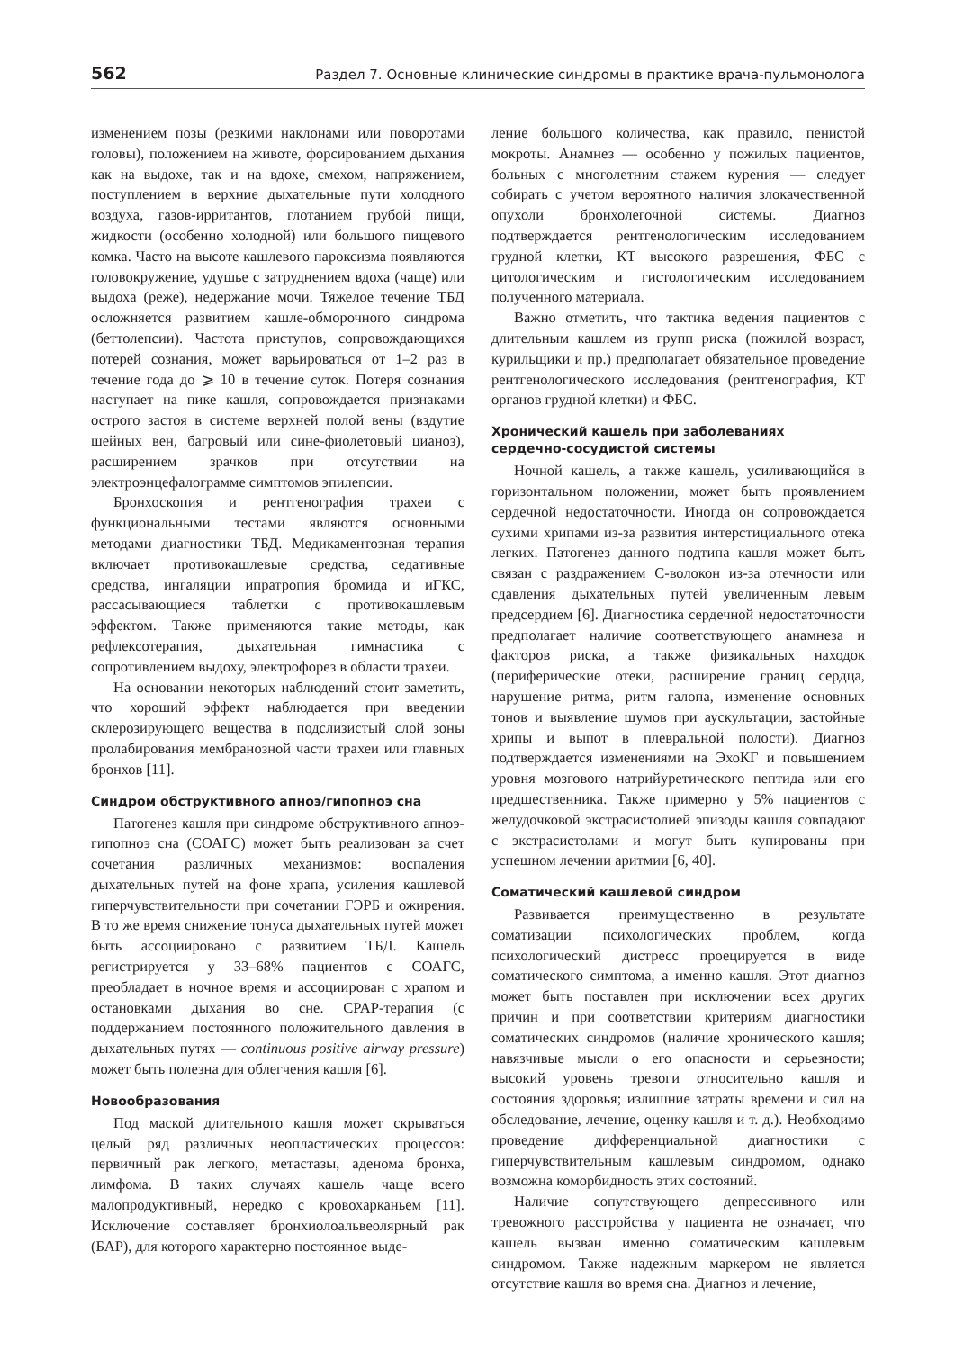562 Раздел 7. Основные клинические синдромы в практике врача-пульмонолога
изменением позы (резкими наклонами или поворотами головы), положением на животе, форсированием дыхания как на выдохе, так и на вдохе, смехом, напряжением, поступлением в верхние дыхательные пути холодного воздуха, газов-ирритантов, глотанием грубой пищи, жидкости (особенно холодной) или большого пищевого комка. Часто на высоте кашлевого пароксизма появляются головокружение, удушье с затруднением вдоха (чаще) или выдоха (реже), недержание мочи. Тяжелое течение ТБД осложняется развитием кашле-обморочного синдрома (беттолепсии). Частота приступов, сопровождающихся потерей сознания, может варьироваться от 1–2 раз в течение года до ⩾ 10 в течение суток. Потеря сознания наступает на пике кашля, сопровождается признаками острого застоя в системе верхней полой вены (вздутие шейных вен, багровый или сине-фиолетовый цианоз), расширением зрачков при отсутствии на электроэнцефалограмме симптомов эпилепсии.
Бронхоскопия и рентгенография трахеи с функциональными тестами являются основными методами диагностики ТБД. Медикаментозная терапия включает противокашлевые средства, седативные средства, ингаляции ипратропия бромида и иГКС, рассасывающиеся таблетки с противокашлевым эффектом. Также применяются такие методы, как рефлексотерапия, дыхательная гимнастика с сопротивлением выдоху, электрофорез в области трахеи.
На основании некоторых наблюдений стоит заметить, что хороший эффект наблюдается при введении склерозирующего вещества в подслизистый слой зоны пролабирования мембранозной части трахеи или главных бронхов [11].
Синдром обструктивного апноэ/гипопноэ сна
Патогенез кашля при синдроме обструктивного апноэ-гипопноэ сна (СОАГС) может быть реализован за счет сочетания различных механизмов: воспаления дыхательных путей на фоне храпа, усиления кашлевой гиперчувствительности при сочетании ГЭРБ и ожирения. В то же время снижение тонуса дыхательных путей может быть ассоциировано с развитием ТБД. Кашель регистрируется у 33–68% пациентов с СОАГС, преобладает в ночное время и ассоциирован с храпом и остановками дыхания во сне. CPAP-терапия (с поддержанием постоянного положительного давления в дыхательных путях — continuous positive airway pressure) может быть полезна для облегчения кашля [6].
Новообразования
Под маской длительного кашля может скрываться целый ряд различных неопластических процессов: первичный рак легкого, метастазы, аденома бронха, лимфома. В таких случаях кашель чаще всего малопродуктивный, нередко с кровохарканьем [11]. Исключение составляет бронхиолоальвеолярный рак (БАР), для которого характерно постоянное выде-
ление большого количества, как правило, пенистой мокроты. Анамнез — особенно у пожилых пациентов, больных с многолетним стажем курения — следует собирать с учетом вероятного наличия злокачественной опухоли бронхолегочной системы. Диагноз подтверждается рентгенологическим исследованием грудной клетки, КТ высокого разрешения, ФБС с цитологическим и гистологическим исследованием полученного материала.
Важно отметить, что тактика ведения пациентов с длительным кашлем из групп риска (пожилой возраст, курильщики и пр.) предполагает обязательное проведение рентгенологического исследования (рентгенография, КТ органов грудной клетки) и ФБС.
Хронический кашель при заболеваниях
сердечно-сосудистой системы
Ночной кашель, а также кашель, усиливающийся в горизонтальном положении, может быть проявлением сердечной недостаточности. Иногда он сопровождается сухими хрипами из-за развития интерстициального отека легких. Патогенез данного подтипа кашля может быть связан с раздражением С-волокон из-за отечности или сдавления дыхательных путей увеличенным левым предсердием [6]. Диагностика сердечной недостаточности предполагает наличие соответствующего анамнеза и факторов риска, а также физикальных находок (периферические отеки, расширение границ сердца, нарушение ритма, ритм галопа, изменение основных тонов и выявление шумов при аускультации, застойные хрипы и выпот в плевральной полости). Диагноз подтверждается изменениями на ЭхоКГ и повышением уровня мозгового натрийуретического пептида или его предшественника. Также примерно у 5% пациентов с желудочковой экстрасистолией эпизоды кашля совпадают с экстрасистолами и могут быть купированы при успешном лечении аритмии [6, 40].
Соматический кашлевой синдром
Развивается преимущественно в результате соматизации психологических проблем, когда психологический дистресс проецируется в виде соматического симптома, а именно кашля. Этот диагноз может быть поставлен при исключении всех других причин и при соответствии критериям диагностики соматических синдромов (наличие хронического кашля; навязчивые мысли о его опасности и серьезности; высокий уровень тревоги относительно кашля и состояния здоровья; излишние затраты времени и сил на обследование, лечение, оценку кашля и т. д.). Необходимо проведение дифференциальной диагностики с гиперчувствительным кашлевым синдромом, однако возможна коморбидность этих состояний.
Наличие сопутствующего депрессивного или тревожного расстройства у пациента не означает, что кашель вызван именно соматическим кашлевым синдромом. Также надежным маркером не является отсутствие кашля во время сна. Диагноз и лечение,